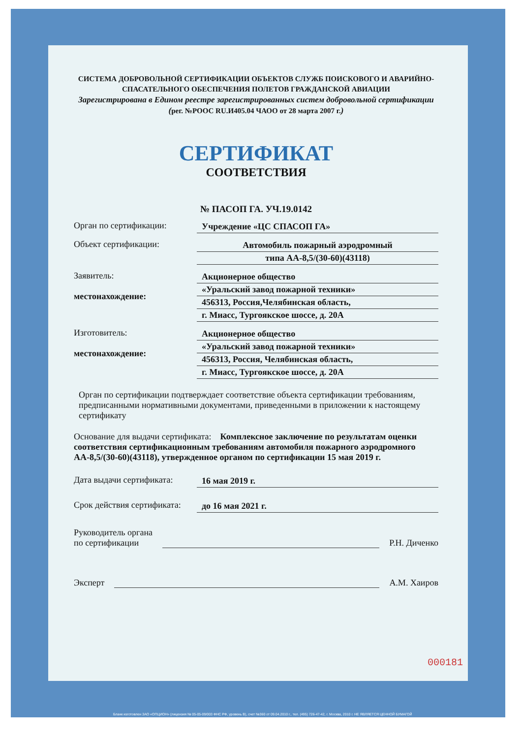СИСТЕМА ДОБРОВОЛЬНОЙ СЕРТИФИКАЦИИ ОБЪЕКТОВ СЛУЖБ ПОИСКОВОГО И АВАРИЙНО-СПАСАТЕЛЬНОГО ОБЕСПЕЧЕНИЯ ПОЛЕТОВ ГРАЖДАНСКОЙ АВИАЦИИ
Зарегистрирована в Едином реестре зарегистрированных систем добровольной сертификации (рег. №РООС RU.И405.04 ЧАОО от 28 марта 2007 г.)
СЕРТИФИКАТ
СООТВЕТСТВИЯ
№ ПАСОП ГА. УЧ.19.0142
Орган по сертификации: Учреждение «ЦС СПАСОП ГА»
Объект сертификации: Автомобиль пожарный аэродромный
типа АА-8,5/(30-60)(43118)
Заявитель:
местонахождение:
Акционерное общество
«Уральский завод пожарной техники»
456313, Россия,Челябинская область,
г. Миасс, Тургоякское шоссе, д. 20А
Изготовитель:
местонахождение:
Акционерное общество
«Уральский завод пожарной техники»
456313, Россия, Челябинская область,
г. Миасс, Тургоякское шоссе, д. 20А
Орган по сертификации подтверждает соответствие объекта сертификации требованиям, предписанными нормативными документами, приведенными в приложении к настоящему сертификату
Основание для выдачи сертификата: Комплексное заключение по результатам оценки соответствия сертификационным требованиям автомобиля пожарного аэродромного АА-8,5/(30-60)(43118), утвержденное органом по сертификации 15 мая 2019 г.
Дата выдачи сертификата:
16 мая 2019 г.
Срок действия сертификата:
до 16 мая 2021 г.
Руководитель органа
по сертификации
Р.Н. Диченко
Эксперт
А.М. Хаиров
000181
Бланк изготовлен ЗАО «ОПЦИОН» (лицензия № 05-05-09/003 ФНС РФ, уровень В), счет №360 от 09.04.2010 г., тел. (495) 726-47-42, г. Москва, 2010 г. НЕ ЯВЛЯЕТСЯ ЦЕННОЙ БУМАГОЙ